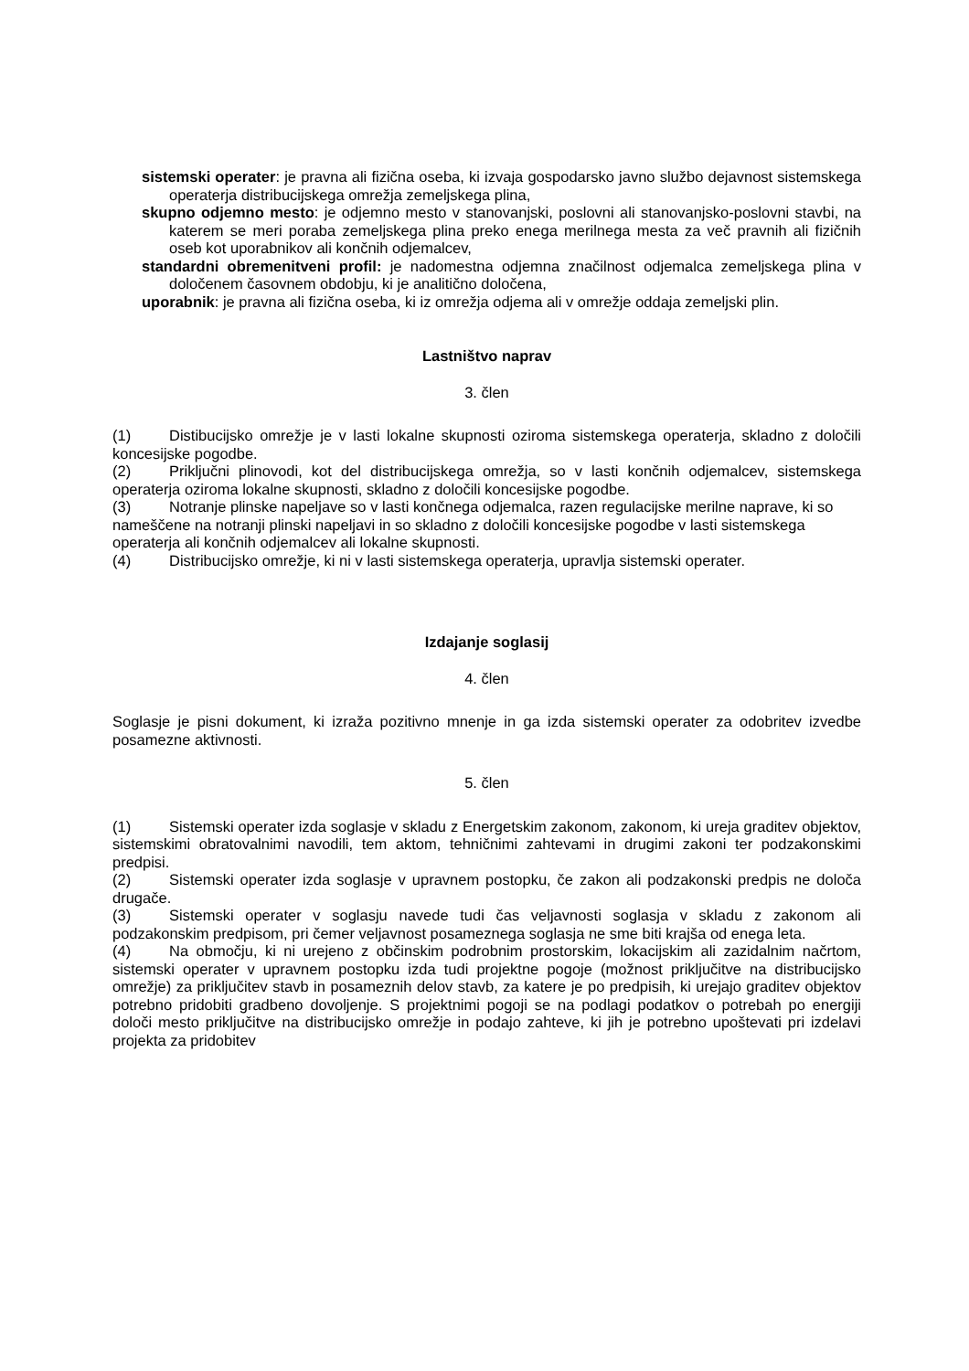sistemski operater: je pravna ali fizična oseba, ki izvaja gospodarsko javno službo dejavnost sistemskega operaterja distribucijskega omrežja zemeljskega plina,
skupno odjemno mesto: je odjemno mesto v stanovanjski, poslovni ali stanovanjsko-poslovni stavbi, na katerem se meri poraba zemeljskega plina preko enega merilnega mesta za več pravnih ali fizičnih oseb kot uporabnikov ali končnih odjemalcev,
standardni obremenitveni profil: je nadomestna odjemna značilnost odjemalca zemeljskega plina v določenem časovnem obdobju, ki je analitično določena,
uporabnik: je pravna ali fizična oseba, ki iz omrežja odjema ali v omrežje oddaja zemeljski plin.
Lastništvo naprav
3. člen
(1) Distibucijsko omrežje je v lasti lokalne skupnosti oziroma sistemskega operaterja, skladno z določili koncesijske pogodbe.
(2) Priključni plinovodi, kot del distribucijskega omrežja, so v lasti končnih odjemalcev, sistemskega operaterja oziroma lokalne skupnosti, skladno z določili koncesijske pogodbe.
(3) Notranje plinske napeljave so v lasti končnega odjemalca, razen regulacijske merilne naprave, ki so nameščene na notranji plinski napeljavi in so skladno z določili koncesijske pogodbe v lasti sistemskega operaterja ali končnih odjemalcev ali lokalne skupnosti.
(4) Distribucijsko omrežje, ki ni v lasti sistemskega operaterja, upravlja sistemski operater.
Izdajanje soglasij
4. člen
Soglasje je pisni dokument, ki izraža pozitivno mnenje in ga izda sistemski operater za odobritev izvedbe posamezne aktivnosti.
5. člen
(1) Sistemski operater izda soglasje v skladu z Energetskim zakonom, zakonom, ki ureja graditev objektov, sistemskimi obratovalnimi navodili, tem aktom, tehničnimi zahtevami in drugimi zakoni ter podzakonskimi predpisi.
(2) Sistemski operater izda soglasje v upravnem postopku, če zakon ali podzakonski predpis ne določa drugače.
(3) Sistemski operater v soglasju navede tudi čas veljavnosti soglasja v skladu z zakonom ali podzakonskim predpisom, pri čemer veljavnost posameznega soglasja ne sme biti krajša od enega leta.
(4) Na območju, ki ni urejeno z občinskim podrobnim prostorskim, lokacijskim ali zazidalnim načrtom, sistemski operater v upravnem postopku izda tudi projektne pogoje (možnost priključitve na distribucijsko omrežje) za priključitev stavb in posameznih delov stavb, za katere je po predpisih, ki urejajo graditev objektov potrebno pridobiti gradbeno dovoljenje. S projektnimi pogoji se na podlagi podatkov o potrebah po energiji določi mesto priključitve na distribucijsko omrežje in podajo zahteve, ki jih je potrebno upoštevati pri izdelavi projekta za pridobitev